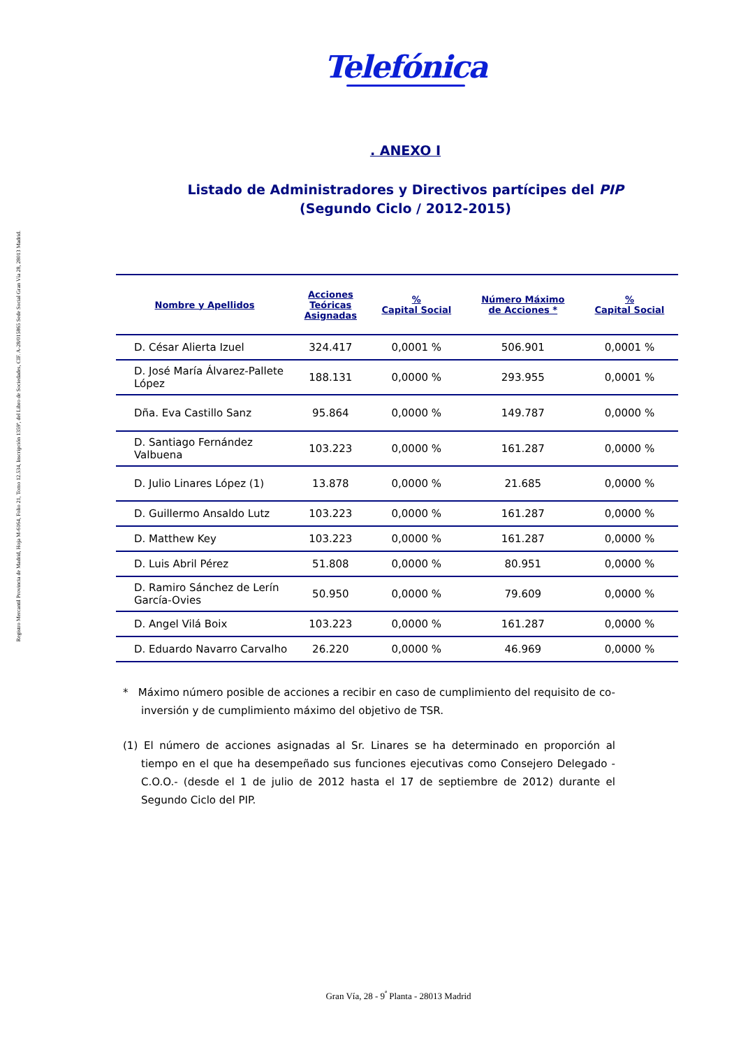Registro Mercantil Provincia de Madrid, Hoja M-6164, Folio 21, Tomo 12.534, Inscripción 1359ª, del Libro de Sociedades, CIF. A-28/015865 Sede Social Gran Vía 28, 28013 Madrid.
Telefónica
. ANEXO I
Listado de Administradores y Directivos partícipes del PIP
(Segundo Ciclo / 2012-2015)
| Nombre y Apellidos | Acciones Teóricas Asignadas | % Capital Social | Número Máximo de Acciones * | % Capital Social |
| --- | --- | --- | --- | --- |
| D. César Alierta Izuel | 324.417 | 0,0001 % | 506.901 | 0,0001 % |
| D. José María Álvarez-Pallete López | 188.131 | 0,0000 % | 293.955 | 0,0001 % |
| Dña. Eva Castillo Sanz | 95.864 | 0,0000 % | 149.787 | 0,0000 % |
| D. Santiago Fernández Valbuena | 103.223 | 0,0000 % | 161.287 | 0,0000 % |
| D. Julio Linares López (1) | 13.878 | 0,0000 % | 21.685 | 0,0000 % |
| D. Guillermo Ansaldo Lutz | 103.223 | 0,0000 % | 161.287 | 0,0000 % |
| D. Matthew Key | 103.223 | 0,0000 % | 161.287 | 0,0000 % |
| D. Luis Abril Pérez | 51.808 | 0,0000 % | 80.951 | 0,0000 % |
| D. Ramiro Sánchez de Lerín García-Ovies | 50.950 | 0,0000 % | 79.609 | 0,0000 % |
| D. Angel Vilá Boix | 103.223 | 0,0000 % | 161.287 | 0,0000 % |
| D. Eduardo Navarro Carvalho | 26.220 | 0,0000 % | 46.969 | 0,0000 % |
* Máximo número posible de acciones a recibir en caso de cumplimiento del requisito de co-inversión y de cumplimiento máximo del objetivo de TSR.
(1) El número de acciones asignadas al Sr. Linares se ha determinado en proporción al tiempo en el que ha desempeñado sus funciones ejecutivas como Consejero Delegado -C.O.O.- (desde el 1 de julio de 2012 hasta el 17 de septiembre de 2012) durante el Segundo Ciclo del PIP.
Gran Vía, 28 - 9<sup>ª</sup> Planta - 28013 Madrid